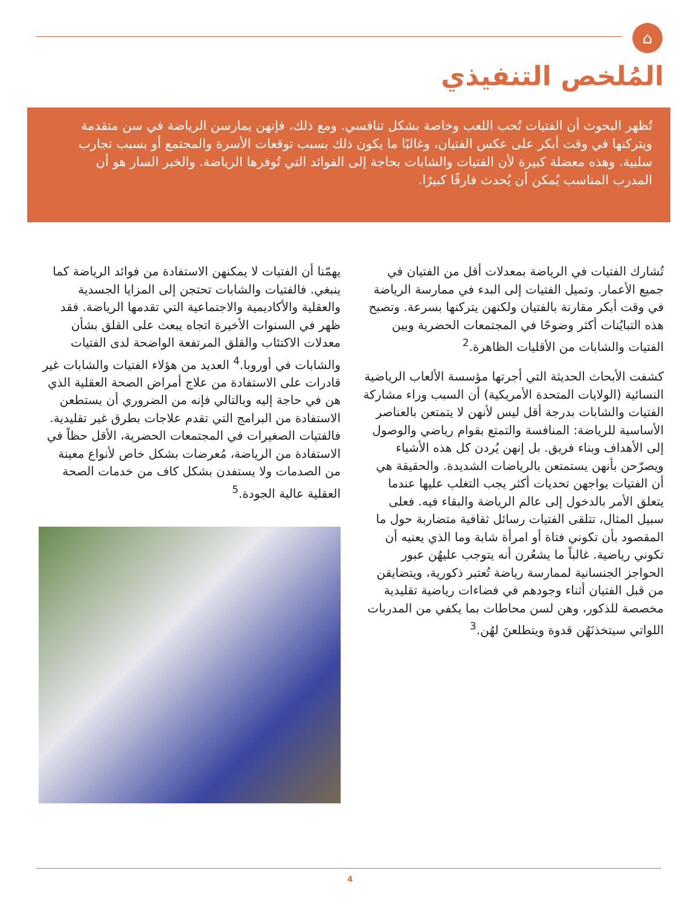⌂
المُلخص التنفيذي
تُظهر البحوث أن الفتيات تُحب اللعب وخاصة بشكل تنافسي. ومع ذلك، فإنهن يمارسن الرياضة في سن متقدمة ويتركنها في وقت أبكر على عكس الفتيان، وغالبًا ما يكون ذلك بسبب توقعات الأسرة والمجتمع أو بسبب تجارب سلبية. وهذه معضلة كبيرة لأن الفتيات والشابات بحاجة إلى الفوائد التي تُوفرها الرياضة. والخبر السار هو أن المدرب المناسب يُمكن أن يُحدث فارقًا كبيرًا.
تُشارك الفتيات في الرياضة بمعدلات أقل من الفتيان في جميع الأعمار. وتميل الفتيات إلى البدء في ممارسة الرياضة في وقت أبكر مقارنة بالفتيان ولكنهن يتركنها بسرعة. وتصبح هذه التبايُنات أكثر وضوحًا في المجتمعات الحضرية وبين الفتيات والشابات من الأقليات الظاهرة.<sup>2</sup>
كشفت الأبحاث الحديثة التي أجرتها مؤسسة الألعاب الرياضية النسائية (الولايات المتحدة الأمريكية) أن السبب وراء مشاركة الفتيات والشابات بدرجة أقل ليس لأنهن لا يتمتعن بالعناصر الأساسية للرياضة: المنافسة والتمتع بقوام رياضي والوصول إلى الأهداف وبناء فريق. بل إنهن يُردن كل هذه الأشياء ويصرّحن بأنهن يستمتعن بالرياضات الشديدة. والحقيقة هي أن الفتيات يواجهن تحديات أكثر يجب التغلب عليها عندما يتعلق الأمر بالدخول إلى عالم الرياضة والبقاء فيه. فعلى سبيل المثال، تتلقى الفتيات رسائل ثقافية متضاربة حول ما المقصود بأن تكوني فتاة أو امرأة شابة وما الذي يعنيه أن تكوني رياضية. غالباً ما يشعُرن أنه يتوجب عليهُن عبور الحواجز الجنسانية لممارسة رياضة تُعتبر ذكورية، ويتضايقن من قبل الفتيان أثناء وجودهم في فضاءات رياضية تقليدية مخصصة للذكور، وهن لسن محاطات بما يكفي من المدربات اللواتي سيتخذنَهُن قدوة ويتطلعنَ لهُن.<sup>3</sup>
يهمّنا أن الفتيات لا يمكنهن الاستفادة من فوائد الرياضة كما ينبغي. فالفتيات والشابات تحتجن إلى المزايا الجسدية والعقلية والأكاديمية والاجتماعية التي تقدمها الرياضة. فقد ظهر في السنوات الأخيرة اتجاه يبعث على القلق بشأن معدلات الاكتئاب والقلق المرتفعة الواضحة لدى الفتيات والشابات في أوروبا.<sup>4</sup> العديد من هؤلاء الفتيات والشابات غير قادرات على الاستفادة من علاج أمراض الصحة العقلية الذي هن في حاجة إليه وبالتالي فإنه من الضروري أن يستطعن الاستفادة من البرامج التي تقدم علاجات بطرق غير تقليدية. فالفتيات الصغيرات في المجتمعات الحضرية، الأقل حظاً في الاستفادة من الرياضة، مُعرضات بشكل خاص لأنواع معينة من الصدمات ولا يستفدن بشكل كاف من خدمات الصحة العقلية عالية الجودة.<sup>5</sup>
4